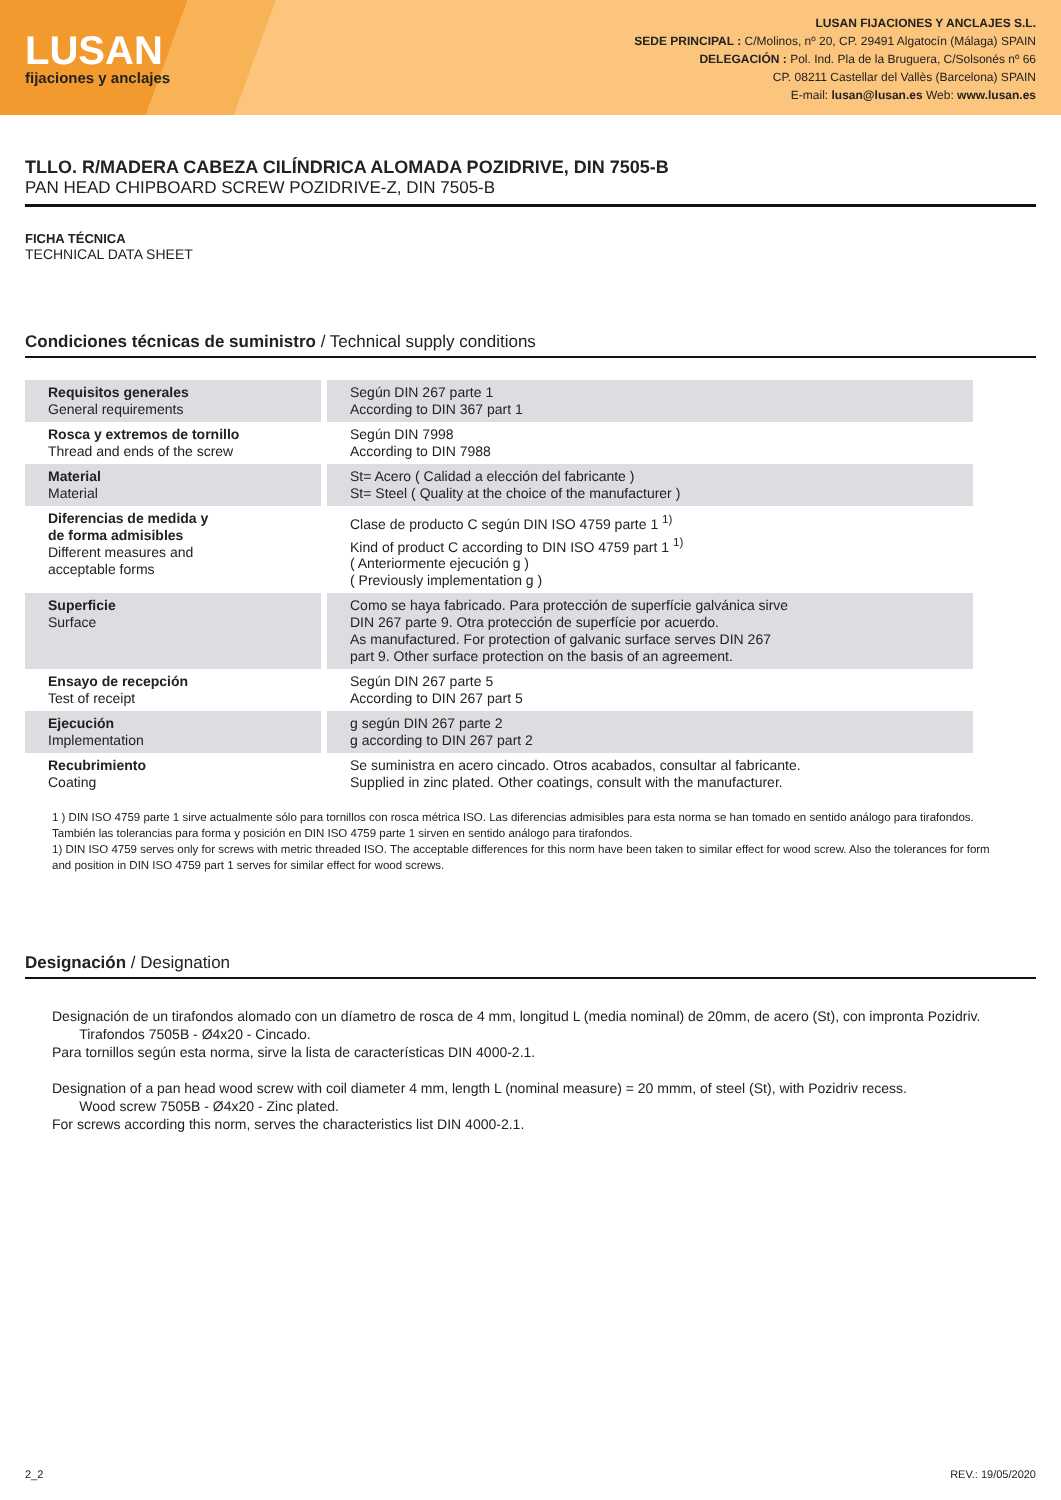LUSAN
fijaciones y anclajes
LUSAN FIJACIONES Y ANCLAJES S.L.
SEDE PRINCIPAL : C/Molinos, nº 20, CP. 29491 Algatocín (Málaga) SPAIN
DELEGACIÓN : Pol. Ind. Pla de la Bruguera, C/Solsonés nº 66
CP. 08211 Castellar del Vallès (Barcelona) SPAIN
E-mail: lusan@lusan.es Web: www.lusan.es
TLLO. R/MADERA CABEZA CILÍNDRICA ALOMADA POZIDRIVE, DIN 7505-B
PAN HEAD CHIPBOARD SCREW POZIDRIVE-Z, DIN 7505-B
FICHA TÉCNICA
TECHNICAL DATA SHEET
Condiciones técnicas de suministro / Technical supply conditions
| Requisitos generales General requirements | Según DIN 267 parte 1 According to DIN 367 part 1 |
| Rosca y extremos de tornillo Thread and ends of the screw | Según DIN 7998 According to DIN 7988 |
| Material Material | St= Acero ( Calidad a elección del fabricante ) St= Steel ( Quality at the choice of the manufacturer ) |
| Diferencias de medida y de forma admisibles Different measures and acceptable forms | Clase de producto C según DIN ISO 4759 parte 1 <sup>1)</sup> Kind of product C according to DIN ISO 4759 part 1 <sup>1)</sup> ( Anteriormente ejecución g ) ( Previously implementation g ) |
| Superficie Surface | Como se haya fabricado. Para protección de superfície galvánica sirve DIN 267 parte 9. Otra protección de superfície por acuerdo. As manufactured. For protection of galvanic surface serves DIN 267 part 9. Other surface protection on the basis of an agreement. |
| Ensayo de recepción Test of receipt | Según DIN 267 parte 5 According to DIN 267 part 5 |
| Ejecución Implementation | g según DIN 267 parte 2 g according to DIN 267 part 2 |
| Recubrimiento Coating | Se suministra en acero cincado. Otros acabados, consultar al fabricante. Supplied in zinc plated. Other coatings, consult with the manufacturer. |
1 ) DIN ISO 4759 parte 1 sirve actualmente sólo para tornillos con rosca métrica ISO. Las diferencias admisibles para esta norma se han tomado en sentido análogo para tirafondos. También las tolerancias para forma y posición en DIN ISO 4759 parte 1 sirven en sentido análogo para tirafondos.
1) DIN ISO 4759 serves only for screws with metric threaded ISO. The acceptable differences for this norm have been taken to similar effect for wood screw. Also the tolerances for form and position in DIN ISO 4759 part 1 serves for similar effect for wood screws.
Designación / Designation
Designación de un tirafondos alomado con un díametro de rosca de 4 mm, longitud L (media nominal) de 20mm, de acero (St), con impronta Pozidriv.
Tirafondos 7505B - Ø4x20 - Cincado.
Para tornillos según esta norma, sirve la lista de características DIN 4000-2.1.
Designation of a pan head wood screw with coil diameter 4 mm, length L (nominal measure) = 20 mmm, of steel (St), with Pozidriv recess.
Wood screw 7505B - Ø4x20 - Zinc plated.
For screws according this norm, serves the characteristics list DIN 4000-2.1.
2_2 REV.: 19/05/2020